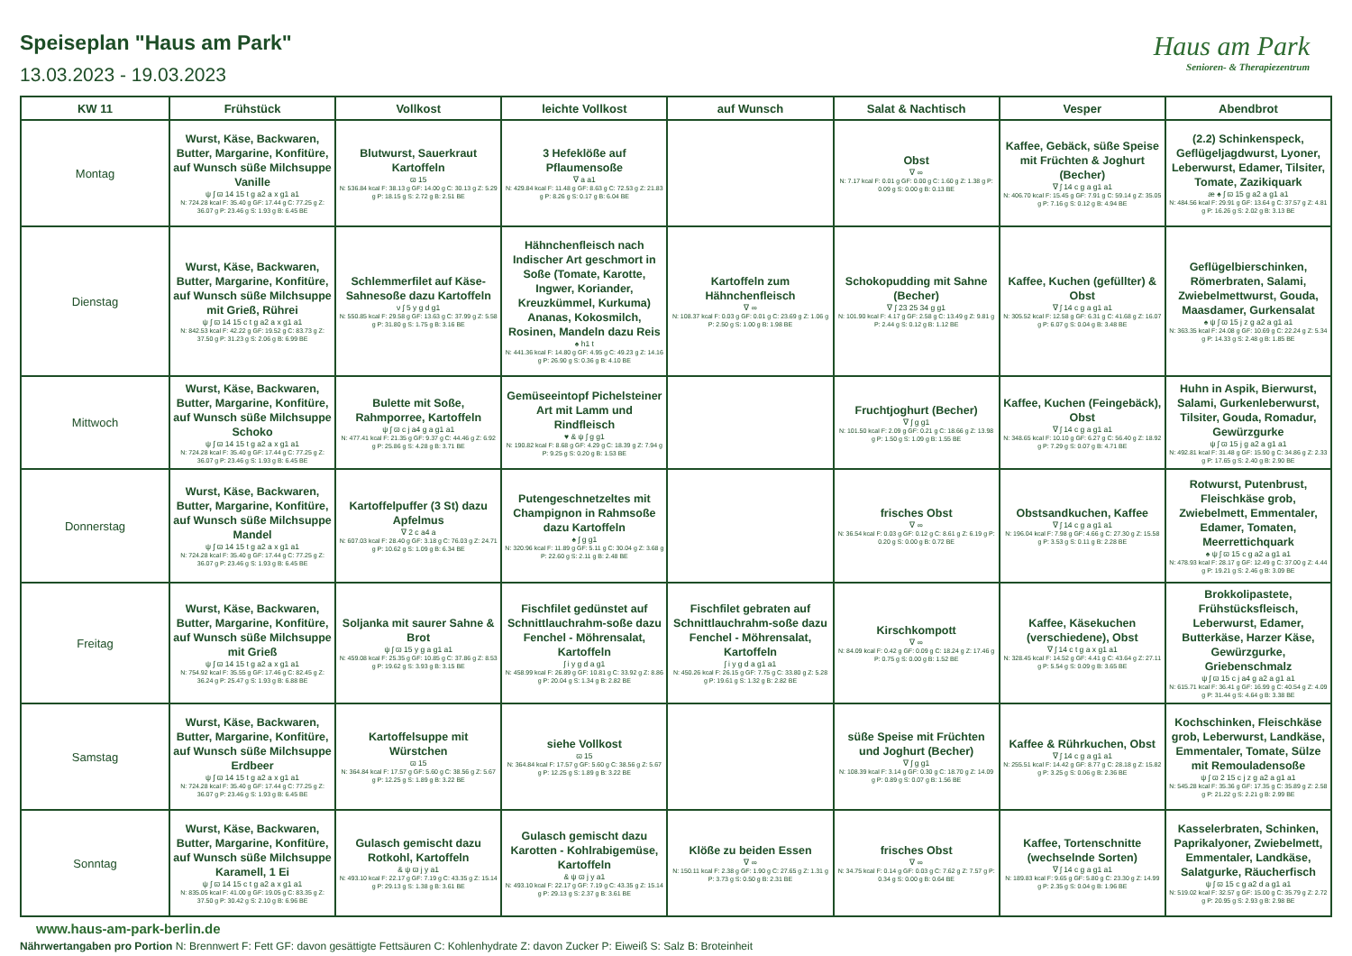Speiseplan "Haus am Park"
13.03.2023 - 19.03.2023
Haus am Park
Senioren- & Therapiezentrum
| KW 11 | Frühstück | Vollkost | leichte Vollkost | auf Wunsch | Salat & Nachtisch | Vesper | Abendbrot |
| --- | --- | --- | --- | --- | --- | --- | --- |
| Montag | Wurst, Käse, Backwaren, Butter, Margarine, Konfitüre, auf Wunsch süße Milchsuppe Vanille ψ ʃ ϖ 14 15 t g a2 a x g1 a1 N: 724.28 kcal F: 35.40 g GF: 17.44 g C: 77.25 g Z: 36.07 g P: 23.46 g S: 1.93 g B: 6.45 BE | Blutwurst, Sauerkraut Kartoffeln ϖ 15 N: 536.84 kcal F: 38.13 g GF: 14.00 g C: 30.13 g Z: 5.29 g P: 18.15 g S: 2.72 g B: 2.51 BE | 3 Hefeklöße auf Pflaumensoße ∇ a a1 N: 429.84 kcal F: 11.48 g GF: 8.63 g C: 72.53 g Z: 21.83 g P: 8.26 g S: 0.17 g B: 6.04 BE | | Obst ∇ ∞ N: 7.17 kcal F: 0.01 g GF: 0.00 g C: 1.60 g Z: 1.38 g P: 0.09 g S: 0.00 g B: 0.13 BE | Kaffee, Gebäck, süße Speise mit Früchten & Joghurt (Becher) ∇ ʃ 14 c g a g1 a1 N: 406.70 kcal F: 15.45 g GF: 7.91 g C: 59.14 g Z: 35.05 g P: 7.16 g S: 0.12 g B: 4.94 BE | (2.2) Schinkenspeck, Geflügeljagdwurst, Lyoner, Leberwurst, Edamer, Tilsiter, Tomate, Zazikiquark æ ♠ ʃ ϖ 15 g a2 a g1 a1 N: 484.56 kcal F: 29.91 g GF: 13.64 g C: 37.57 g Z: 4.81 g P: 16.26 g S: 2.02 g B: 3.13 BE |
| Dienstag | Wurst, Käse, Backwaren, Butter, Margarine, Konfitüre, auf Wunsch süße Milchsuppe mit Grieß, Rührei ψ ʃ ϖ 14 15 c t g a2 a x g1 a1 N: 842.53 kcal F: 42.22 g GF: 19.52 g C: 83.73 g Z: 37.50 g P: 31.23 g S: 2.06 g B: 6.99 BE | Schlemmerfilet auf Käse-Sahnesoße dazu Kartoffeln ν ʃ 5 y g d g1 N: 550.85 kcal F: 29.58 g GF: 13.63 g C: 37.99 g Z: 5.58 g P: 31.80 g S: 1.75 g B: 3.16 BE | Hähnchenfleisch nach Indischer Art geschmort in Soße (Tomate, Karotte, Ingwer, Koriander, Kreuzkümmel, Kurkuma) Ananas, Kokosmilch, Rosinen, Mandeln dazu Reis ♠ h1 t N: 441.36 kcal F: 14.80 g GF: 4.95 g C: 49.23 g Z: 14.16 g P: 26.90 g S: 0.36 g B: 4.10 BE | Kartoffeln zum Hähnchenfleisch ∇ ∞ N: 108.37 kcal F: 0.03 g GF: 0.01 g C: 23.69 g Z: 1.06 g P: 2.50 g S: 1.00 g B: 1.98 BE | Schokopudding mit Sahne (Becher) ∇ ʃ 23 25 34 g g1 N: 101.90 kcal F: 4.17 g GF: 2.58 g C: 13.49 g Z: 9.81 g P: 2.44 g S: 0.12 g B: 1.12 BE | Kaffee, Kuchen (gefüllter) & Obst ∇ ʃ 14 c g a g1 a1 N: 305.52 kcal F: 12.58 g GF: 6.31 g C: 41.68 g Z: 16.07 g P: 6.07 g S: 0.04 g B: 3.48 BE | Geflügelbierschinken, Römerbraten, Salami, Zwiebelmettwurst, Gouda, Maasdamer, Gurkensalat ♠ ψ ʃ ϖ 15 j z g a2 a g1 a1 N: 363.35 kcal F: 24.08 g GF: 10.69 g C: 22.24 g Z: 5.34 g P: 14.33 g S: 2.48 g B: 1.85 BE |
| Mittwoch | Wurst, Käse, Backwaren, Butter, Margarine, Konfitüre, auf Wunsch süße Milchsuppe Schoko ψ ʃ ϖ 14 15 t g a2 a x g1 a1 N: 724.28 kcal F: 35.40 g GF: 17.44 g C: 77.25 g Z: 36.07 g P: 23.46 g S: 1.93 g B: 6.45 BE | Bulette mit Soße, Rahmporree, Kartoffeln ψ ʃ ϖ c j a4 g a g1 a1 N: 477.41 kcal F: 21.35 g GF: 9.37 g C: 44.46 g Z: 6.92 g P: 25.86 g S: 4.28 g B: 3.71 BE | Gemüseeintopf Pichelsteiner Art mit Lamm und Rindfleisch ♥ & ψ ʃ g g1 N: 190.82 kcal F: 8.68 g GF: 4.29 g C: 18.39 g Z: 7.94 g P: 9.25 g S: 0.20 g B: 1.53 BE | | Fruchtjoghurt (Becher) ∇ ʃ g g1 N: 101.50 kcal F: 2.09 g GF: 0.21 g C: 18.66 g Z: 13.98 g P: 1.50 g S: 1.09 g B: 1.55 BE | Kaffee, Kuchen (Feingebäck), Obst ∇ ʃ 14 c g a g1 a1 N: 348.65 kcal F: 10.10 g GF: 6.27 g C: 56.40 g Z: 18.92 g P: 7.29 g S: 0.07 g B: 4.71 BE | Huhn in Aspik, Bierwurst, Salami, Gurkenleberwurst, Tilsiter, Gouda, Romadur, Gewürzgurke ψ ʃ ϖ 15 j g a2 a g1 a1 N: 492.81 kcal F: 31.48 g GF: 15.90 g C: 34.86 g Z: 2.33 g P: 17.65 g S: 2.40 g B: 2.90 BE |
| Donnerstag | Wurst, Käse, Backwaren, Butter, Margarine, Konfitüre, auf Wunsch süße Milchsuppe Mandel ψ ʃ ϖ 14 15 t g a2 a x g1 a1 N: 724.28 kcal F: 35.40 g GF: 17.44 g C: 77.25 g Z: 36.07 g P: 23.46 g S: 1.93 g B: 6.45 BE | Kartoffelpuffer (3 St) dazu Apfelmus ∇ 2 c a4 a N: 607.03 kcal F: 28.40 g GF: 3.18 g C: 76.03 g Z: 24.71 g P: 10.62 g S: 1.09 g B: 6.34 BE | Putengeschnetzeltes mit Champignon in Rahmsoße dazu Kartoffeln ♠ ʃ g g1 N: 320.96 kcal F: 11.89 g GF: 5.11 g C: 30.04 g Z: 3.68 g P: 22.60 g S: 2.11 g B: 2.48 BE | | frisches Obst ∇ ∞ N: 36.54 kcal F: 0.03 g GF: 0.12 g C: 8.61 g Z: 6.19 g P: 0.20 g S: 0.00 g B: 0.72 BE | Obstsandkuchen, Kaffee ∇ ʃ 14 c g a g1 a1 N: 196.04 kcal F: 7.98 g GF: 4.66 g C: 27.30 g Z: 15.58 g P: 3.53 g S: 0.11 g B: 2.28 BE | Rotwurst, Putenbrust, Fleischkäse grob, Zwiebelmett, Emmentaler, Edamer, Tomaten, Meerrettichquark ♠ ψ ʃ ϖ 15 c g a2 a g1 a1 N: 478.93 kcal F: 28.17 g GF: 12.49 g C: 37.00 g Z: 4.44 g P: 19.21 g S: 2.46 g B: 3.09 BE |
| Freitag | Wurst, Käse, Backwaren, Butter, Margarine, Konfitüre, auf Wunsch süße Milchsuppe mit Grieß ψ ʃ ϖ 14 15 t g a2 a x g1 a1 N: 754.92 kcal F: 35.55 g GF: 17.46 g C: 82.45 g Z: 36.24 g P: 25.47 g S: 1.93 g B: 6.88 BE | Soljanka mit saurer Sahne & Brot ψ ʃ ϖ 15 y g a g1 a1 N: 459.08 kcal F: 25.35 g GF: 10.85 g C: 37.86 g Z: 8.53 g P: 19.62 g S: 3.93 g B: 3.15 BE | Fischfilet gedünstet auf Schnittlauchrahm-soße dazu Fenchel - Möhrensalat, Kartoffeln ʃ i y g d a g1 N: 458.99 kcal F: 26.89 g GF: 10.81 g C: 33.92 g Z: 8.86 g P: 20.04 g S: 1.34 g B: 2.82 BE | Fischfilet gebraten auf Schnittlauchrahm-soße dazu Fenchel - Möhrensalat, Kartoffeln ʃ i y g d a g1 a1 N: 450.26 kcal F: 26.15 g GF: 7.75 g C: 33.80 g Z: 5.28 g P: 19.61 g S: 1.32 g B: 2.82 BE | Kirschkompott ∇ ∞ N: 84.09 kcal F: 0.42 g GF: 0.09 g C: 18.24 g Z: 17.46 g P: 0.75 g S: 0.00 g B: 1.52 BE | Kaffee, Käsekuchen (verschiedene), Obst ∇ ʃ 14 c t g a x g1 a1 N: 328.45 kcal F: 14.52 g GF: 4.41 g C: 43.64 g Z: 27.11 g P: 5.54 g S: 0.09 g B: 3.65 BE | Brokkolipastete, Frühstücksfleisch, Leberwurst, Edamer, Butterkäse, Harzer Käse, Gewürzgurke, Griebenschmalz ψ ʃ ϖ 15 c j a4 g a2 a g1 a1 N: 615.71 kcal F: 36.41 g GF: 16.99 g C: 40.54 g Z: 4.09 g P: 31.44 g S: 4.64 g B: 3.38 BE |
| Samstag | Wurst, Käse, Backwaren, Butter, Margarine, Konfitüre, auf Wunsch süße Milchsuppe Erdbeer ψ ʃ ϖ 14 15 t g a2 a x g1 a1 N: 724.28 kcal F: 35.40 g GF: 17.44 g C: 77.25 g Z: 36.07 g P: 23.46 g S: 1.93 g B: 6.45 BE | Kartoffelsuppe mit Würstchen ϖ 15 N: 364.84 kcal F: 17.57 g GF: 5.60 g C: 38.56 g Z: 5.67 g P: 12.25 g S: 1.89 g B: 3.22 BE | siehe Vollkost ϖ 15 N: 364.84 kcal F: 17.57 g GF: 5.60 g C: 38.56 g Z: 5.67 g P: 12.25 g S: 1.89 g B: 3.22 BE | | süße Speise mit Früchten und Joghurt (Becher) ∇ ʃ g g1 N: 108.39 kcal F: 3.14 g GF: 0.30 g C: 18.70 g Z: 14.09 g P: 0.89 g S: 0.07 g B: 1.56 BE | Kaffee & Rührkuchen, Obst ∇ ʃ 14 c g a g1 a1 N: 255.51 kcal F: 14.42 g GF: 8.77 g C: 28.18 g Z: 15.82 g P: 3.25 g S: 0.06 g B: 2.36 BE | Kochschinken, Fleischkäse grob, Leberwurst, Landkäse, Emmentaler, Tomate, Sülze mit Remouladensoße ψ ʃ ϖ 2 15 c j z g a2 a g1 a1 N: 545.28 kcal F: 35.36 g GF: 17.35 g C: 35.89 g Z: 2.58 g P: 21.22 g S: 2.21 g B: 2.99 BE |
| Sonntag | Wurst, Käse, Backwaren, Butter, Margarine, Konfitüre, auf Wunsch süße Milchsuppe Karamell, 1 Ei ψ ʃ ϖ 14 15 c t g a2 a x g1 a1 N: 835.05 kcal F: 41.00 g GF: 19.05 g C: 83.35 g Z: 37.50 g P: 30.42 g S: 2.10 g B: 6.96 BE | Gulasch gemischt dazu Rotkohl, Kartoffeln & ψ ϖ j y a1 N: 493.10 kcal F: 22.17 g GF: 7.19 g C: 43.35 g Z: 15.14 g P: 29.13 g S: 1.38 g B: 3.61 BE | Gulasch gemischt dazu Karotten - Kohlrabigemüse, Kartoffeln & ψ ϖ j y a1 N: 493.10 kcal F: 22.17 g GF: 7.19 g C: 43.35 g Z: 15.14 g P: 29.13 g S: 2.37 g B: 3.61 BE | Klöße zu beiden Essen ∇ ∞ N: 150.11 kcal F: 2.38 g GF: 1.90 g C: 27.65 g Z: 1.31 g P: 3.73 g S: 0.50 g B: 2.31 BE | frisches Obst ∇ ∞ N: 34.75 kcal F: 0.14 g GF: 0.03 g C: 7.62 g Z: 7.57 g P: 0.34 g S: 0.00 g B: 0.64 BE | Kaffee, Tortenschnitte (wechselnde Sorten) ∇ ʃ 14 c g a g1 a1 N: 189.83 kcal F: 9.65 g GF: 5.80 g C: 23.30 g Z: 14.99 g P: 2.35 g S: 0.04 g B: 1.96 BE | Kasselerbraten, Schinken, Paprikalyoner, Zwiebelmett, Emmentaler, Landkäse, Salatgurke, Räucherfisch ψ ʃ ϖ 15 c g a2 d a g1 a1 N: 519.02 kcal F: 32.57 g GF: 15.00 g C: 35.79 g Z: 2.72 g P: 20.95 g S: 2.93 g B: 2.98 BE |
www.haus-am-park-berlin.de
Nährwertangaben pro Portion N: Brennwert F: Fett GF: davon gesättigte Fettsäuren C: Kohlenhydrate Z: davon Zucker P: Eiweiß S: Salz B: Broteinheit